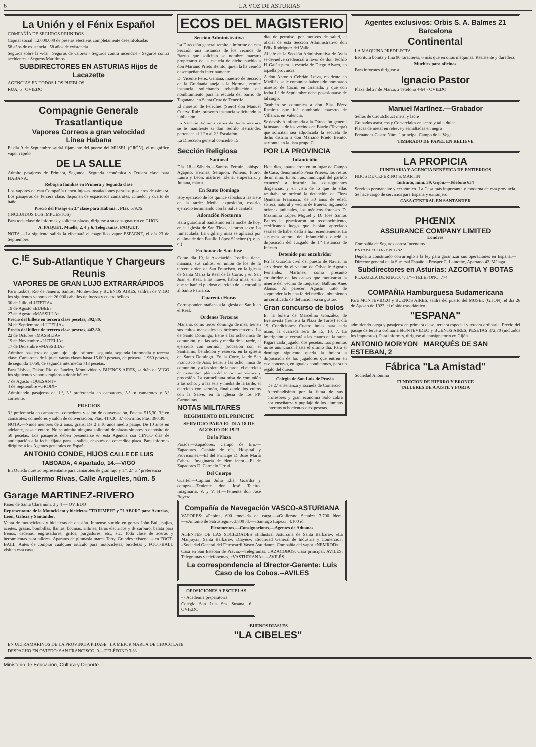6 LA VOZ DE ASTURIAS
La Unión y el Fénix Español
COMPAÑÍA DE SEGUROS REUNIDOS
Capital social: 12.000.000 de pesetas efectivas completamente desembolsadas
58 años de existencia 58 años de existencia
Seguros sobre la vida · Seguros de valores · Seguros contra incendios · Seguros contra accidentes · Seguros Marítimos
SUBDIRECTORES EN ASTURIAS Hijos de Lacazette
AGENCIAS EN TODOS LOS PUEBLOS
RUA, 5 OVIEDO
Compagnie Generale Trasatlantique
Vapores Correos a gran velocidad
Línea Habana
El día 9 de Septiembre saldrá fijamente del puerto del MUSEL (GIJÓN), el magnífico vapor rápido
DE LA SALLE
Admite pasajeros de Primera, Segunda, Segunda económica y Tercera clase para HABANA.
Rebaja a familias en Primera y Segunda clase
Los vapores de esta Compañía tienen lujosas instalaciones para los pasajeros de cámara. Los pasajeros de Tercera clase, disponen de espaciosos camarotes, comedor y cuarto de baño.
Precio del Pasaje en 3.ª clase para Habana. . Ptas. 539,75
(INCLUIDOS LOS IMPUESTOS)
Para toda clase de informes y solicitar plazas, dirigirse a su consignatario en GIJON
A. PAQUET. Muelle, 2, 4 y 6. Telegramas: PAQUET.
NOTA.—La siguiente salida la efectuará el magnífico vapor ESPAGNE, el día 23 de Septiembre.
C.<sup>IE</sup> Sub-Atlantique Y Chargeurs Reunis
VAPORES DE GRAN LUJO EXTRARRÁPIDOS
Para Lisboa, Río de Janeiro, Santos, Montevideo y BUENOS AIRES, saldrán de VIGO los siguientes vapores de 26.000 caballos de fuerza y cuatro hélices
30 de Julio «LUTETIA»
19 de Agosto «EUBEE»
27 de Agosto «MASSILLA»
Precio del billete en tercera clase pesetas, 392,80.
24 de Septiembre «LUTELIA»
Precio del billete de tercera clase pesetas, 442,80.
22 de Octubre «MASSILIA»
19 de Noviembre «LUTELIA»
17 de Diciembre «MASSILIA»
Admiten pasajeros de gran lujo, lujo, primera, segunda, segunda intermedia y tercera clase. Camarotes de lujo de varias clases hasta 15.000 pesetas, de primera, 1.960 pesetas, de segunda 1.060, de segunda intermedia 713 pesetas.
Para Lisboa, Dakar, Río de Janeiro, Montevideo y BUENOS AIRES, saldrán de VIGO los siguientes vapores rápidos a doble hélice
7 de Agosto «QUESANT»
4 de Septiembre «GROIX»
Admitiendo pasajeros de 1.ª, 3.ª preferencia en camarotes, 3.ª en camarotes y 3.ª corriente.
PRECIOS
3.ª preferencia en camarotes, comedores y salón de conversación, Pesetas 515,30. 3.ª en camarotes, comedores y salón de conversación, Ptas. 410,30. 3.ª corriente, Ptas. 380,30.
NOTA.—Niños menores de 2 años, gratis. De 2 a 10 años medio pasaje. De 10 años en adelante, pasaje entero. No se admite ninguna solicitud de plazas sin previo depósito de 50 pesetas. Los pasajeros deben presentarse en esta Agencia con CINCO días de anticipación a la fecha fijada para la salida, después de concedida plaza. Para informes dirigirse á los Agentes generales en España.
ANTONIO CONDE, HIJOS CALLE DE LUIS TABOADA, 4 Apartado, 14.—VIGO
En Oviedo nuestro representante para camarotes de gran lujo y 1.ª, 2.ª, 3.ª preferencia
Guillermo Rivas, Calle Argüelles, núm. 5
Garage MARTINEZ-RIVERO
Paseo de Santa Clara núm. 3 y 4 — OVIEDO
Representante de la Motocicleta y bicicletas "TRIUMPH" y "LABOR" para Asturias, León, Galicia y Santander.
Venta de motocicletas y bicicletas de ocasión. Inmenso surtido en gomas John Bull, bujías, aceites, grasas, bombillas, llantas, bocinas, sillines, faros eléctricos y de carburo, balata para frenos, cadenas, engrasadores, grifos, purgadores, etc., etc. Toda clase de aceros y herramientas para talleres. Aparatos de gimnasia marca Terry. Grandes existencias en FOOT-BALL. Antes de comprar cualquier artículo para motocicletas, bicicletas y FOOT-BALL visiten esta casa.
ECOS DEL MAGISTERIO
Sección Administrativa
La Dirección general remite a informe de esta Sección una instancia de los vecinos de Barrio que solicitan se nombre maestro propietario de la escuela de dicho pueblo a don Mariano Prieto Benito, quien la ha venido desempeñando interinamente
D. Vicente Pérez Ganaña, maestro de Sección de la Graduada aneja a la Normal, remite instancia solicitando rehabilitación del nombramiento para la escuela del barrio de Taganana, en Santa Cruz de Tenerife.
El maestro de Feleches (Siero) don Manuel Cuervo Ruiz, presentó instancia solicitando la jubilación.
La Sección Administrativa de Avila interesa se le manifieste si don Teófilo Hernández pertenece al 1.º o al 2.º Escalafón.
La Dirección general concedió 15
días de permiso, por motivos de salud, al oficial de esta Sección Administrativo don Félix Rodríguez del Valle.
Al jefe de la Sección Administrativa de Avila se devuelve credencial a favor de don Teófilo H. Galán para la escuela de Diego Alvaro, en aquella provincia.
A don Antonio Cebrián Leiva, residente en Marillés, se le comunica haber sido nombrado maestro de Cacín, en Granada, y que con fecha 1.º de Septiembre debe posesionarse de tal cargo.
También se comunica a don Blas Pérez Ramírez que fué nombrado maestro de Vallanca, en Valencia.
Se devolvió informada a la Dirección general la instancia de los vecinos de Barrio (Teverga) que solicitan sea adjudicada la escuela de dicho distrito a don Mariano Prieto Benito, aspirante en la lista grupo C.
Sección Religiosa
Santoral
Día 18.—Sábado.—Santos Fermín, obispo; Agapito, Hermas, Serapión, Polieno, Floro, Lauro y León, mártires; Elena, emperatriz, y Juliana, mártir.
En Santo Domingo
Hoy ejercicio de los quince sábados a las siete de la tarde: Media exposición, rosario, ejercicio terminando con la Salve cantada.
Adoración Nocturna
Hará guardia al Santísimo en la noche de hoy, en la iglesia de San Tirso, el turno sexto La Inmaculada. La vigilia y misa se aplicará por el alma de don Basilio López Sánchez (q. e. p. d.)
En honor de San José
Como día 19, la Asociación Josefina tiene, mañana, sus cultos, en unión de los de la tercera orden de San Francisco, en la iglesia de Santa María la Real de la Corte, y en San Juan el Real, a las nueve, habrá misa, en la que se hará el piadoso ejercicio de la coronilla al Santo Patriarca.
Cuarenta Horas
Corresponden mañana a la iglesia de San Juan el Real.
Ordenes Terceras
Mañana, como tercer domingo de mes, tienen sus cultos mensuales las órdenes terceras. La de Santo Domingo, tiene a las ocho misa de comunión, y a las seis y media de la tarde, el ejercicio con sermón, procesión con el Santísimo, bendición y reserva, en la iglesia de Santo Domingo. En la Corte, la de San Francisco de Asís, tiene, a las ocho, misa de comunión, y a las siete de la tarde, el ejercicio de costumbre, plática del señor cura párroco y procesión. La carmelitana misa de comunión a las ocho, y a las seis y media de la tarde, el ejercicio con sermón, finalizando los cultos con la Salve, en la iglesia de los PP. Carmelitas.
NOTAS MILITARES
REGIMIENTO DEL PRINCIPE
SERVICIO PARA EL DIA 18 DE AGOSTO DE 1923
De la Plaza
Parada.—Zapadores. Campo de tiro.—Zapadores. Capitán de día, Hospital y Provisiones.—El del Príncipe D. José María Cabeza. Imaginaria de ídem ídem.—El de Zapadores D. Carmelo Urruti.
Del Cuerpo
Cuartel.—Capitán Julio Elía. Guardia y compra.—Teniente don José Tejeiro. Imaginaria, V. y V. H.—Teniente don José Boyero.
POR LA PROVINCIA
Infanticidio
Hace días, aparecieron en un lugar de Campo de Caso, denominado Peña Prieres, los restos de un niño. El Sr. Juez municipal del partido comenzó a instruir las cousiguientes diligencias, y en vista de lo que de ellas resultaba se ordenó la detención de Flora Quintana Francisco, de 30 años de edad, soltera, natural y vecina de Bueres. Siguiendo órdenes judiciales, los médicos forenses D. Maximino López Miguel y D. José Santos Bueres le practicaron un reconocimiento, certificando luego que habían apreciado señales de haber dado a luz recientemente. La supuesta autora del infanticidio quedó a disposición del Juzgado de 1.ª Instancia de Infiesto.
Detenido por encubridor
Por la Guardia civil del puesto de Navia, ha sido detenido el vecino de Orbaelle Agustín Fernández Martínez, como presunto encubridor de las causas que motivaron la muerte del vecino de Lequeiro, Balbino Anes Alonso. Al parecer, Agustín trató de sorprender la buena fe del médico, obteniendo un certificado de defunción «a su gusto».
Gran concurso de bolos
En la bolera de Marcelino González, de Buenavista (frente a la Plaza de Toros) el día 19. Condiciones: Cuatro bolas para cada mano, la cuatrada será de 15, 10, 7. La inscripción se cerrará a las cuatro de la tarde. Pagará cada jugador dos pesetas. Los premios no se anunciarán hasta el último día. Para el domingo siguiente queda la bolera a disposición de los jugadores que entren en este concurso, en iguales condiciones, para un regalo del dueño.
Colegio de San Luis de Pravia
De 2.ª enseñanza y Escuela de Comercio
Acreditadísimo por la fama de sus profesores y gran economía Solo cobra por enseñanza y pupilaje de los alumnos internos ochocientas diez pesetas.
Compañía de Navegación VASCO-ASTURIANA
VAPORES: «Pepín», 600 tonelada de carga.—«Guillermo Schulz» 3.700 ídem.—«Antonio de Satrústegui», 3.800 íd.—«Santiago López», 4.100 íd.
Fletamentos.—Consignaciones.—Agentes de Aduanas
AGENTES DE LAS SOCIEDADES «Industrial Asturiana de Santa Bárbara», «La Manjoya», Santa Bárbara», «Cayés», «Sociedad General de Industria y Comercio», «Sociedad General del Ferrocarril Vasco Asturiano», Compañía del vapor «NEMROD».
Casa en San Esteban de Pravia.—Telegramas: CAZACOBOS. Casa principal, AVILÉS. Telegramas y telefonemas, «VASTURIANA».—AVILÉS.
La correspondencia al Director-Gerente: Luis Caso de los Cobos.--AVILES
OPOSICIONES A ESCUELAS
- - Academia preparatoria
Colegio San Luis Sta. Susana, 6 OVIEDO
Agentes exclusivos: Orbis S. A. Balmes 21 Barcelona
Continental
LA MAQUINA PREDILECTA
Escritura bonita y fina 90 caracteres, 6 más que en otras máquinas. Resistente y duradera.
Muebles para oficinas
Para informes dirigirse a
Ignacio Pastor
Plaza del 27 de Marzo, 2 Teléfono 4-64 - OVIEDO
Manuel Martínez.—Grabador
Sellos de Caoutchouct metal y lacre
Grabados astísticos y Comerciales en acero y talla dulce
Placas de metal en relieve y esmaltadas en negro
Fernández Castro Núm. 1 principal Campo de la Vega
TIMBRADO DE PAPEL EN RELIEVE
LA PROPICIA
FUNERARIA Y AGENCIA BENÉFICA DE ENTIERROS
HIJOS DE CEFERINO S. MARTIN
Instituto, núm. 39, Gijón.—Teléfono 634
Servicio permanente y económico. La Casa más importante y moderna de esta provincia. Se hace cargo de servicios para España y extranjero.
CASA CENTRAL EN SANTANDER
PHŒNIX
ASSURANCE COMPANY LIMITED
Londres
Compañía de Seguros contra Incendios
ESTABLECIDA EN 1782
Depósito constituido con arreglo a la ley para garantizar sus operaciones en España.—Director general de la Sucursal Española Prosper C. Lamothe, Apartado 42, Málaga
Subdirectores en Asturias: AZCOITIA Y BOTAS
PLAZUELA DE RIEGO, 4, 1.º—TELEFONO, 774
COMPAÑIA Hamburguesa Sudamericana
Para MONTEVIDEO y BUENOS AIRES, saldrá del puerto del MUSEL (GIJON), el día 26 de Agosto de 1923, el rápido trasatlántico
"ESPANA"
admitiendo carga y pasajeros de primera clase, tercera especial y tercera ordinaria. Precio del pasaje de tercera ordinaria MONTEVIDEO y BUENOS AIRES, PESETAS 372,70 (incluidos los impuestos). Para informes, dirigirse al consignatorio en Gijón
ANTONIO MORIYON MARQUÉS DE SAN ESTEBAN, 2
Fábrica "La Amistad"
Sociedad Anónima
FUNDICION DE HIERRO Y BRONCE
TALLERES DE AJUSTE Y FORJA
¡BUENOS DIAS! ES
"LA CIBELES"
EN ULTRAMARINOS DE LA PROVINCIA PÍDASE LA MEJOR MARCA DE CHOCOLATE
DESPACHO EN OVIEDO: SAN FRANCISCO, 9.—TELÉFONO 3-68
Ministerio de Educación, Cultura y Deporte